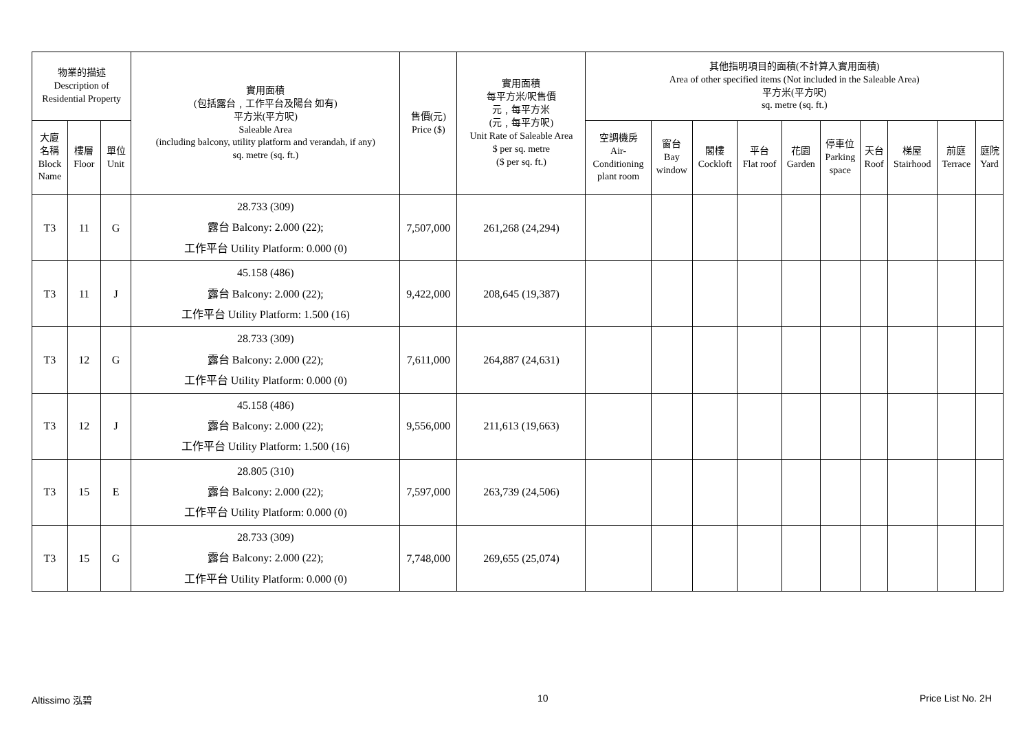| 物業的描述 Description of Residential Property | | | 實用面積 (包括露台﹐工作平台及陽台 如有) 平方米(平方呎) Saleable Area (including balcony, utility platform and verandah, if any) sq. metre (sq. ft.) | 售價(元) Price ($) | 實用面積 每平方米/呎售價 元﹐每平方米 (元﹐每平方呎) Unit Rate of Saleable Area $ per sq. metre ($ per sq. ft.) | 其他指明項目的面積(不計算入實用面積) Area of other specified items (Not included in the Saleable Area) 平方米(平方呎) sq. metre (sq. ft.) | | | | | | | | | |
| --- | --- | --- | --- | --- | --- | --- | --- | --- | --- | --- | --- | --- | --- | --- | --- |
| 大廈 名稱 Block Name | 樓層 Floor | 單位 Unit | | | | 空調機房 Air- Conditioning plant room | 窗台 Bay window | 閣樓 Cockloft | 平台 Flat roof | 花園 Garden | 停車位 Parking space | 天台 Roof | 梯屋 Stairhood | 前庭 Terrace | 庭院 Yard |
| T3 | 11 | G | 28.733 (309) 露台 Balcony: 2.000 (22); 工作平台 Utility Platform: 0.000 (0) | 7,507,000 | 261,268 (24,294) | | | | | | | | | | |
| T3 | 11 | J | 45.158 (486) 露台 Balcony: 2.000 (22); 工作平台 Utility Platform: 1.500 (16) | 9,422,000 | 208,645 (19,387) | | | | | | | | | | |
| T3 | 12 | G | 28.733 (309) 露台 Balcony: 2.000 (22); 工作平台 Utility Platform: 0.000 (0) | 7,611,000 | 264,887 (24,631) | | | | | | | | | | |
| T3 | 12 | J | 45.158 (486) 露台 Balcony: 2.000 (22); 工作平台 Utility Platform: 1.500 (16) | 9,556,000 | 211,613 (19,663) | | | | | | | | | | |
| T3 | 15 | E | 28.805 (310) 露台 Balcony: 2.000 (22); 工作平台 Utility Platform: 0.000 (0) | 7,597,000 | 263,739 (24,506) | | | | | | | | | | |
| T3 | 15 | G | 28.733 (309) 露台 Balcony: 2.000 (22); 工作平台 Utility Platform: 0.000 (0) | 7,748,000 | 269,655 (25,074) | | | | | | | | | | |
Altissimo 泓碧 10 Price List No. 2H